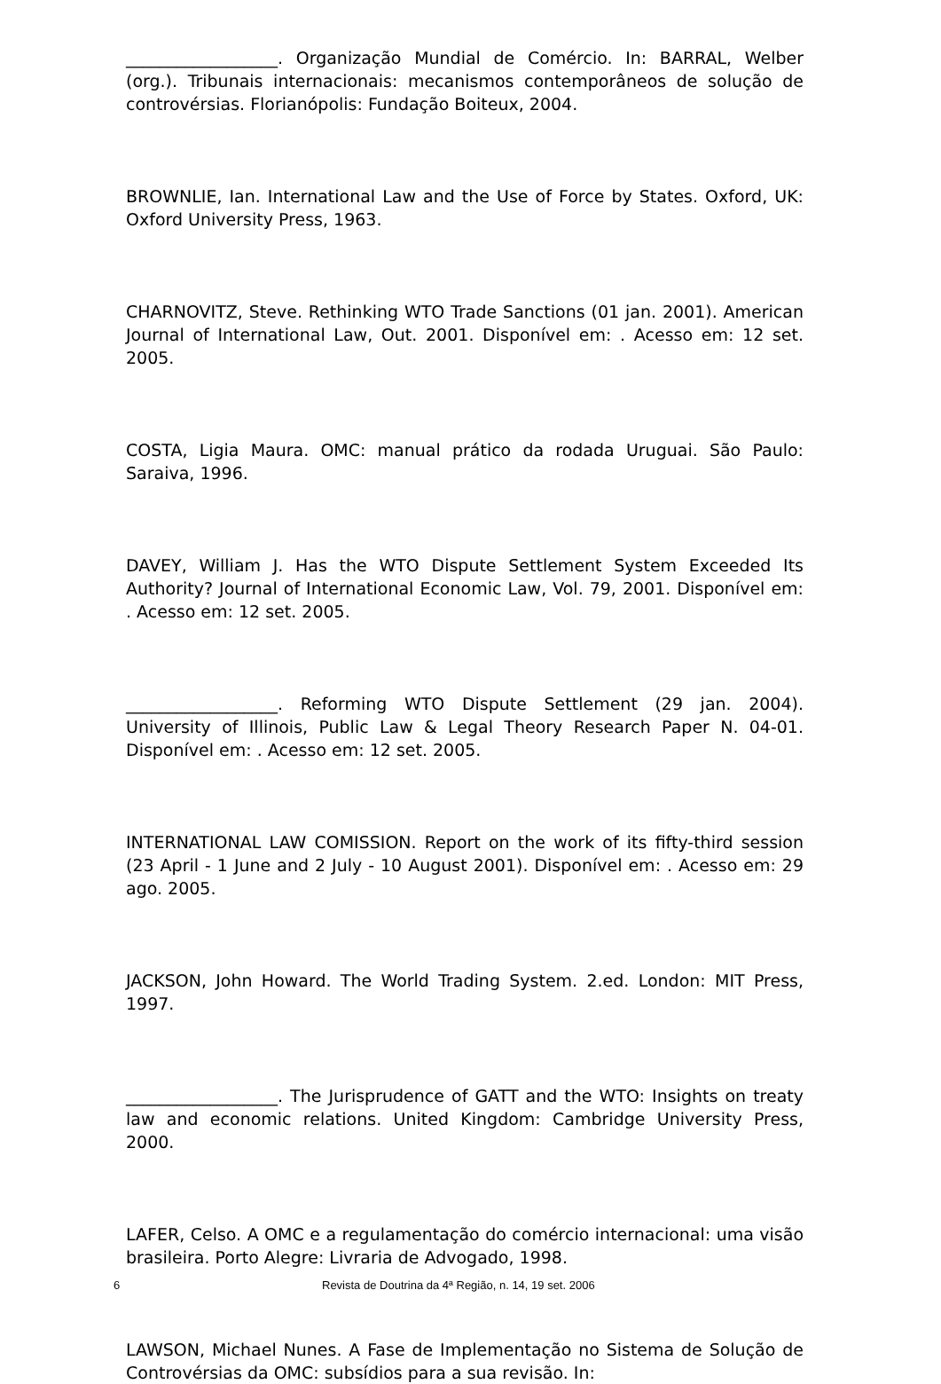__________________. Organização Mundial de Comércio. In: BARRAL, Welber (org.). Tribunais internacionais: mecanismos contemporâneos de solução de controvérsias. Florianópolis: Fundação Boiteux, 2004.
BROWNLIE, Ian. International Law and the Use of Force by States. Oxford, UK: Oxford University Press, 1963.
CHARNOVITZ, Steve. Rethinking WTO Trade Sanctions (01 jan. 2001). American Journal of International Law, Out. 2001. Disponível em: . Acesso em: 12 set. 2005.
COSTA, Ligia Maura. OMC: manual prático da rodada Uruguai. São Paulo: Saraiva, 1996.
DAVEY, William J. Has the WTO Dispute Settlement System Exceeded Its Authority? Journal of International Economic Law, Vol. 79, 2001. Disponível em: . Acesso em: 12 set. 2005.
__________________. Reforming WTO Dispute Settlement (29 jan. 2004). University of Illinois, Public Law & Legal Theory Research Paper N. 04-01. Disponível em: . Acesso em: 12 set. 2005.
INTERNATIONAL LAW COMISSION. Report on the work of its fifty-third session (23 April - 1 June and 2 July - 10 August 2001). Disponível em: . Acesso em: 29 ago. 2005.
JACKSON, John Howard. The World Trading System. 2.ed. London: MIT Press, 1997.
__________________. The Jurisprudence of GATT and the WTO: Insights on treaty law and economic relations. United Kingdom: Cambridge University Press, 2000.
LAFER, Celso. A OMC e a regulamentação do comércio internacional: uma visão brasileira. Porto Alegre: Livraria de Advogado, 1998.
LAWSON, Michael Nunes. A Fase de Implementação no Sistema de Solução de Controvérsias da OMC: subsídios para a sua revisão. In:
6 Revista de Doutrina da 4ª Região, n. 14, 19 set. 2006